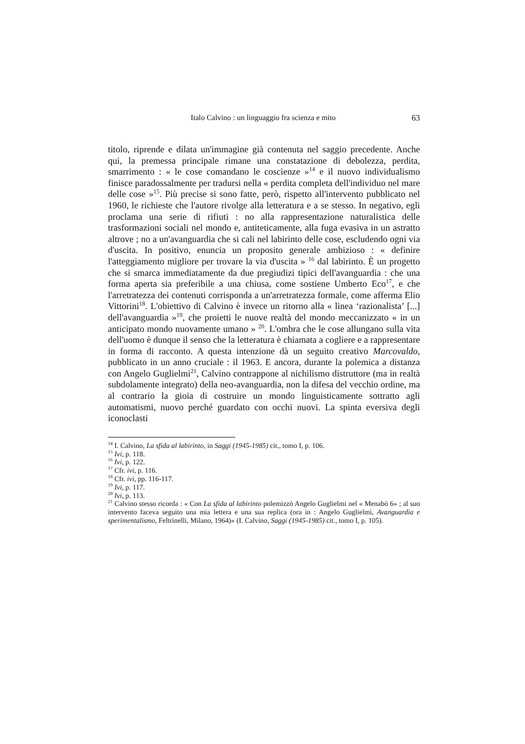Italo Calvino : un linguaggio fra scienza e mito 63
titolo, riprende e dilata un'immagine già contenuta nel saggio precedente. Anche qui, la premessa principale rimane una constatazione di debolezza, perdita, smarrimento : « le cose comandano le coscienze »<sup>14</sup> e il nuovo individualismo finisce paradossalmente per tradursi nella « perdita completa dell'individuo nel mare delle cose »<sup>15</sup>. Più precise si sono fatte, però, rispetto all'intervento pubblicato nel 1960, le richieste che l'autore rivolge alla letteratura e a se stesso. In negativo, egli proclama una serie di rifiuti : no alla rappresentazione naturalistica delle trasformazioni sociali nel mondo e, antiteticamente, alla fuga evasiva in un astratto altrove ; no a un'avanguardia che si cali nel labirinto delle cose, escludendo ogni via d'uscita. In positivo, enuncia un proposito generale ambizioso : « definire l'atteggiamento migliore per trovare la via d'uscita » <sup>16</sup> dal labirinto. È un progetto che si smarca immediatamente da due pregiudizi tipici dell'avanguardia : che una forma aperta sia preferibile a una chiusa, come sostiene Umberto Eco<sup>17</sup>, e che l'arretratezza dei contenuti corrisponda a un'arretratezza formale, come afferma Elio Vittorini<sup>18</sup>. L'obiettivo di Calvino è invece un ritorno alla « linea ‘razionalista’ [...] dell'avanguardia »<sup>19</sup>, che proietti le nuove realtà del mondo meccanizzato « in un anticipato mondo nuovamente umano » <sup>20</sup>. L'ombra che le cose allungano sulla vita dell'uomo è dunque il senso che la letteratura è chiamata a cogliere e a rappresentare in forma di racconto. A questa intenzione dà un seguito creativo Marcovaldo, pubblicato in un anno cruciale : il 1963. E ancora, durante la polemica a distanza con Angelo Guglielmi<sup>21</sup>, Calvino contrappone al nichilismo distruttore (ma in realtà subdolamente integrato) della neo-avanguardia, non la difesa del vecchio ordine, ma al contrario la gioia di costruire un mondo linguisticamente sottratto agli automatismi, nuovo perché guardato con occhi nuovi. La spinta eversiva degli iconoclasti
<sup>14</sup> I. Calvino, La sfida al labirinto, in Saggi (1945-1985) cit., tomo I, p. 106.
<sup>15</sup> Ivi, p. 118.
<sup>16</sup> Ivi, p. 122.
<sup>17</sup> Cfr. ivi, p. 116.
<sup>18</sup> Cfr. ivi, pp. 116-117.
<sup>19</sup> Ivi, p. 117.
<sup>20</sup> Ivi, p. 113.
<sup>21</sup> Calvino stesso ricorda : « Con La sfida al labirinto polemizzò Angelo Guglielmi nel « Menabò 6» ; al suo intervento faceva seguito una mia lettera e una sua replica (ora in : Angelo Guglielmi, Avanguardia e sperimentalismo, Feltrinelli, Milano, 1964)» (I. Calvino, Saggi (1945-1985) cit., tomo I, p. 105).